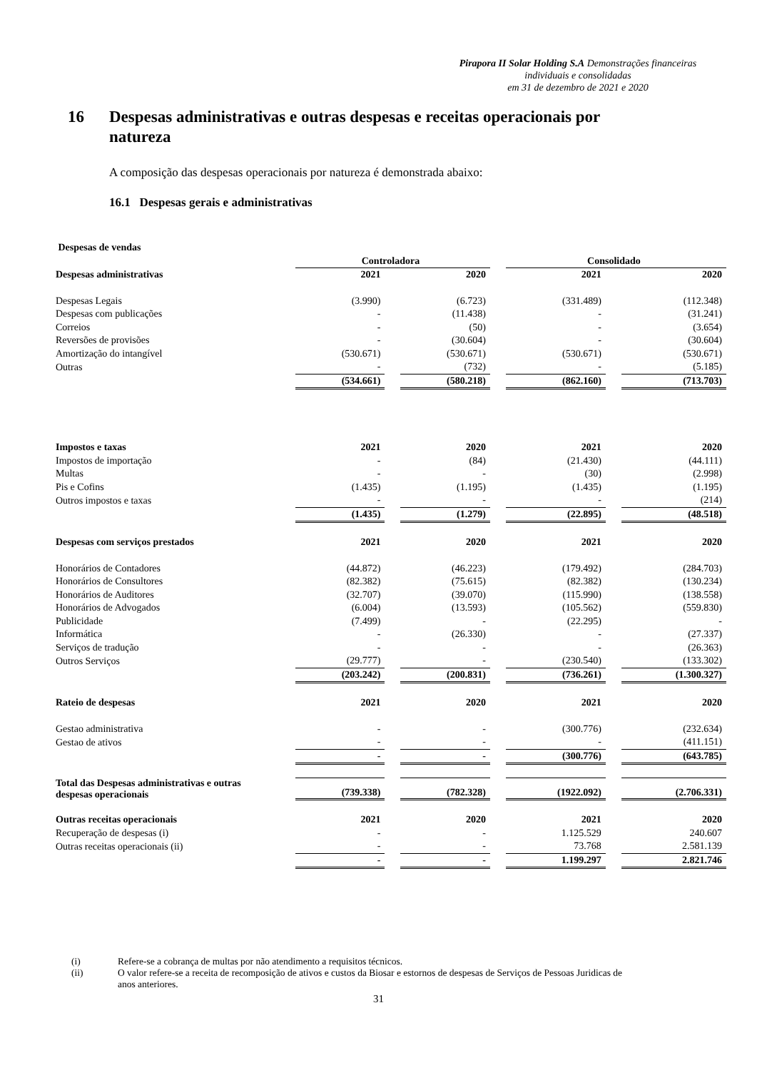Pirapora II Solar Holding S.A Demonstrações financeiras individuais e consolidadas
em 31 de dezembro de 2021 e 2020
16 Despesas administrativas e outras despesas e receitas operacionais por
natureza
A composição das despesas operacionais por natureza é demonstrada abaixo:
16.1 Despesas gerais e administrativas
| Despesas de vendas | | | | | | | |
| | Controladora | | | | Consolidado | | |
| Despesas administrativas | 2021 | | 2020 | | 2021 | | 2020 |
| Despesas Legais | (3.990) | | (6.723) | | (331.489) | | (112.348) |
| Despesas com publicações | - | | (11.438) | | - | | (31.241) |
| Correios | - | | (50) | | - | | (3.654) |
| Reversões de provisões | - | | (30.604) | | - | | (30.604) |
| Amortização do intangível | (530.671) | | (530.671) | | (530.671) | | (530.671) |
| Outras | - | | (732) | | - | | (5.185) |
| | (534.661) | | (580.218) | | (862.160) | | (713.703) |
| Impostos e taxas | 2021 | | 2020 | | 2021 | | 2020 |
| Impostos de importação | - | | (84) | | (21.430) | | (44.111) |
| Multas | - | | - | | (30) | | (2.998) |
| Pis e Cofins | (1.435) | | (1.195) | | (1.435) | | (1.195) |
| Outros impostos e taxas | - | | - | | - | | (214) |
| | (1.435) | | (1.279) | | (22.895) | | (48.518) |
| Despesas com serviços prestados | 2021 | | 2020 | | 2021 | | 2020 |
| Honorários de Contadores | (44.872) | | (46.223) | | (179.492) | | (284.703) |
| Honorários de Consultores | (82.382) | | (75.615) | | (82.382) | | (130.234) |
| Honorários de Auditores | (32.707) | | (39.070) | | (115.990) | | (138.558) |
| Honorários de Advogados | (6.004) | | (13.593) | | (105.562) | | (559.830) |
| Publicidade | (7.499) | | - | | (22.295) | | - |
| Informática | - | | (26.330) | | - | | (27.337) |
| Serviços de tradução | - | | - | | - | | (26.363) |
| Outros Serviços | (29.777) | | - | | (230.540) | | (133.302) |
| | (203.242) | | (200.831) | | (736.261) | | (1.300.327) |
| Rateio de despesas | 2021 | | 2020 | | 2021 | | 2020 |
| Gestao administrativa | - | | - | | (300.776) | | (232.634) |
| Gestao de ativos | - | | - | | - | | (411.151) |
| | - | | - | | (300.776) | | (643.785) |
| Total das Despesas administrativas e outras despesas operacionais | (739.338) | | (782.328) | | (1922.092) | | (2.706.331) |
| Outras receitas operacionais | 2021 | | 2020 | | 2021 | | 2020 |
| Recuperação de despesas (i) | - | | - | | 1.125.529 | | 240.607 |
| Outras receitas operacionais (ii) | - | | - | | 73.768 | | 2.581.139 |
| | - | | - | | 1.199.297 | | 2.821.746 |
(i) Refere-se a cobrança de multas por não atendimento a requisitos técnicos.
(ii) O valor refere-se a receita de recomposição de ativos e custos da Biosar e estornos de despesas de Serviços de Pessoas Juridicas de anos anteriores.
31